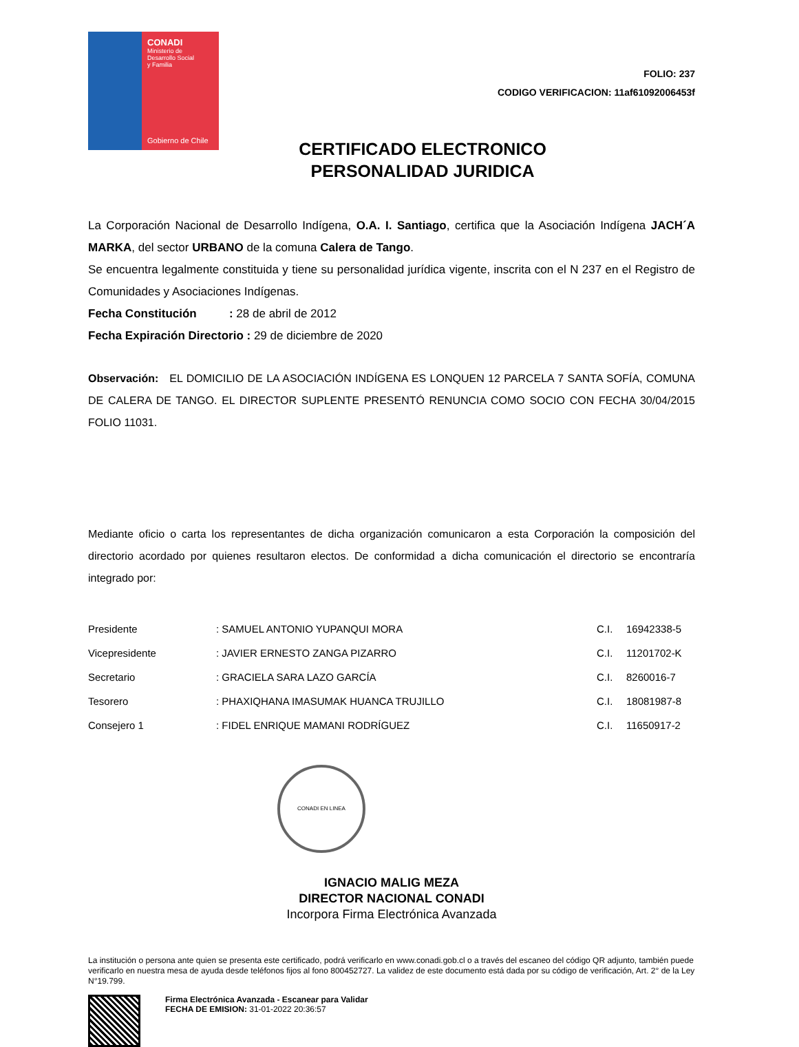CONADI
Ministerio de
Desarrollo Social
y Familia
Gobierno de Chile
FOLIO: 237
CODIGO VERIFICACION: 11af61092006453f
CERTIFICADO ELECTRONICO
PERSONALIDAD JURIDICA
La Corporación Nacional de Desarrollo Indígena, O.A. I. Santiago, certifica que la Asociación Indígena JACH´A MARKA, del sector URBANO de la comuna Calera de Tango.
Se encuentra legalmente constituida y tiene su personalidad jurídica vigente, inscrita con el N 237 en el Registro de Comunidades y Asociaciones Indígenas.
Fecha Constitución : 28 de abril de 2012
Fecha Expiración Directorio : 29 de diciembre de 2020
Observación: EL DOMICILIO DE LA ASOCIACIÓN INDÍGENA ES LONQUEN 12 PARCELA 7 SANTA SOFÍA, COMUNA DE CALERA DE TANGO. EL DIRECTOR SUPLENTE PRESENTÓ RENUNCIA COMO SOCIO CON FECHA 30/04/2015 FOLIO 11031.
Mediante oficio o carta los representantes de dicha organización comunicaron a esta Corporación la composición del directorio acordado por quienes resultaron electos. De conformidad a dicha comunicación el directorio se encontraría integrado por:
| Presidente | : SAMUEL ANTONIO YUPANQUI MORA | C.I. | 16942338-5 |
| Vicepresidente | : JAVIER ERNESTO ZANGA PIZARRO | C.I. | 11201702-K |
| Secretario | : GRACIELA SARA LAZO GARCÍA | C.I. | 8260016-7 |
| Tesorero | : PHAXIQHANA IMASUMAK HUANCA TRUJILLO | C.I. | 18081987-8 |
| Consejero 1 | : FIDEL ENRIQUE MAMANI RODRÍGUEZ | C.I. | 11650917-2 |
CONADI EN LINEA
IGNACIO MALIG MEZA
DIRECTOR NACIONAL CONADI
Incorpora Firma Electrónica Avanzada
La institución o persona ante quien se presenta este certificado, podrá verificarlo en www.conadi.gob.cl o a través del escaneo del código QR adjunto, también puede verificarlo en nuestra mesa de ayuda desde teléfonos fijos al fono 800452727. La validez de este documento está dada por su código de verificación, Art. 2° de la Ley N°19.799.
Firma Electrónica Avanzada - Escanear para Validar
FECHA DE EMISION: 31-01-2022 20:36:57